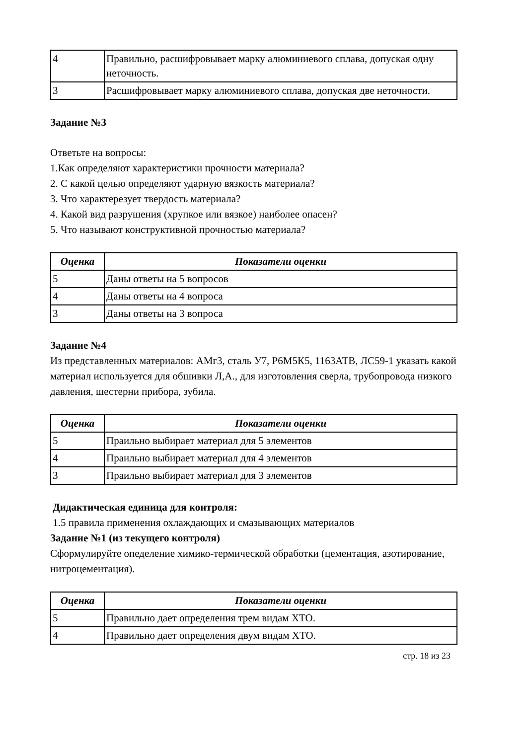| 4 | Правильно, расшифровывает марку алюминиевого сплава, допуская одну неточность. |
| 3 | Расшифровывает марку алюминиевого сплава, допуская две неточности. |
Задание №3
Ответьте на вопросы:
1.Как определяют характеристики прочности материала?
2. С какой целью определяют ударную вязкость материала?
3. Что характерезует твердость материала?
4. Какой вид разрушения (хрупкое или вязкое) наиболее опасен?
5. Что называют конструктивной прочностью материала?
| Оценка | Показатели оценки |
| --- | --- |
| 5 | Даны ответы на 5 вопросов |
| 4 | Даны ответы на 4 вопроса |
| 3 | Даны ответы на 3 вопроса |
Задание №4
Из представленных материалов: АМг3, сталь У7, Р6М5К5, 1163АТВ, ЛС59-1 указать какой материал используется для обшивки Л,А., для изготовления сверла, трубопровода низкого давления, шестерни прибора, зубила.
| Оценка | Показатели оценки |
| --- | --- |
| 5 | Праильно выбирает материал для 5 элементов |
| 4 | Праильно выбирает материал для 4 элементов |
| 3 | Праильно выбирает материал для 3 элементов |
Дидактическая единица для контроля:
1.5 правила применения охлаждающих и смазывающих материалов
Задание №1 (из текущего контроля)
Сформулируйте опеделение химико-термической обработки (цементация, азотирование, нитроцементация).
| Оценка | Показатели оценки |
| --- | --- |
| 5 | Правильно дает определения трем видам ХТО. |
| 4 | Правильно дает определения двум видам ХТО. |
стр. 18 из 23